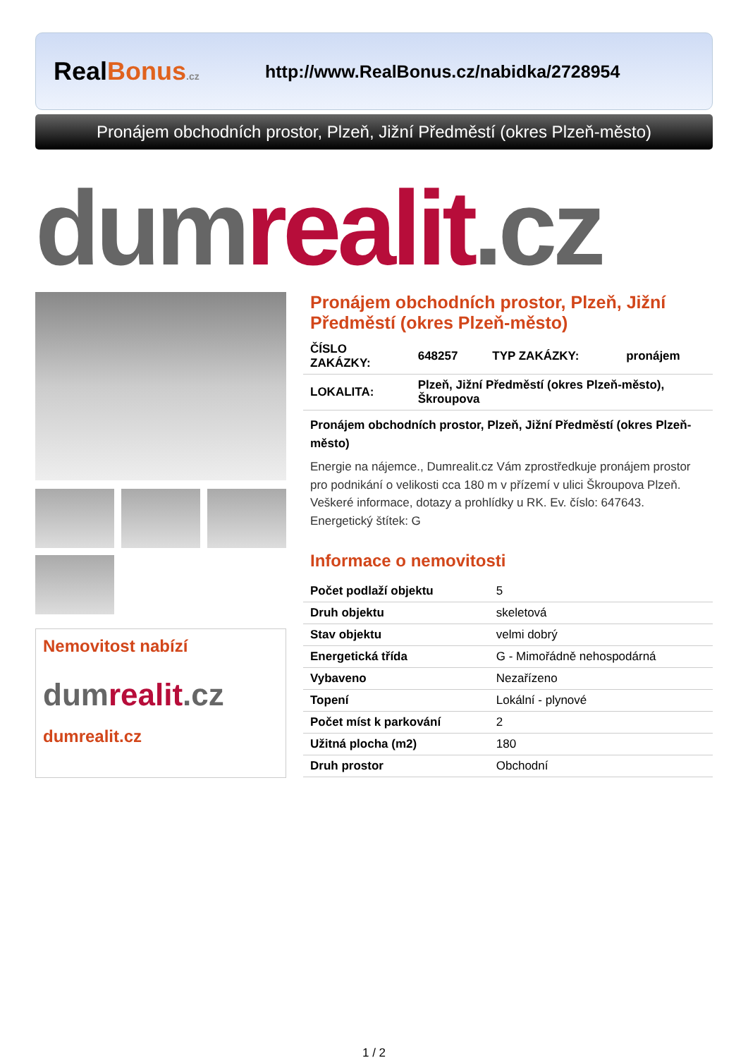RealBonus.cz
http://www.RealBonus.cz/nabidka/2728954
Pronájem obchodních prostor, Plzeň, Jižní Předměstí (okres Plzeň-město)
dum realit.cz
Nemovitost nabízí
dumrealit.cz
dumrealit.cz
Pronájem obchodních prostor, Plzeň, Jižní Předměstí (okres Plzeň-město)
| ČÍSLO ZAKÁZKY: | 648257 | TYP ZAKÁZKY: | pronájem |
| LOKALITA: | Plzeň, Jižní Předměstí (okres Plzeň-město), Škroupova | | |
Pronájem obchodních prostor, Plzeň, Jižní Předměstí (okres Plzeň-město)
Energie na nájemce., Dumrealit.cz Vám zprostředkuje pronájem prostor pro podnikání o velikosti cca 180 m v přízemí v ulici Škroupova Plzeň. Veškeré informace, dotazy a prohlídky u RK. Ev. číslo: 647643. Energetický štítek: G
Informace o nemovitosti
| Počet podlaží objektu | 5 |
| Druh objektu | skeletová |
| Stav objektu | velmi dobrý |
| Energetická třída | G - Mimořádně nehospodárná |
| Vybaveno | Nezařízeno |
| Topení | Lokální - plynové |
| Počet míst k parkování | 2 |
| Užitná plocha (m2) | 180 |
| Druh prostor | Obchodní |
1 / 2